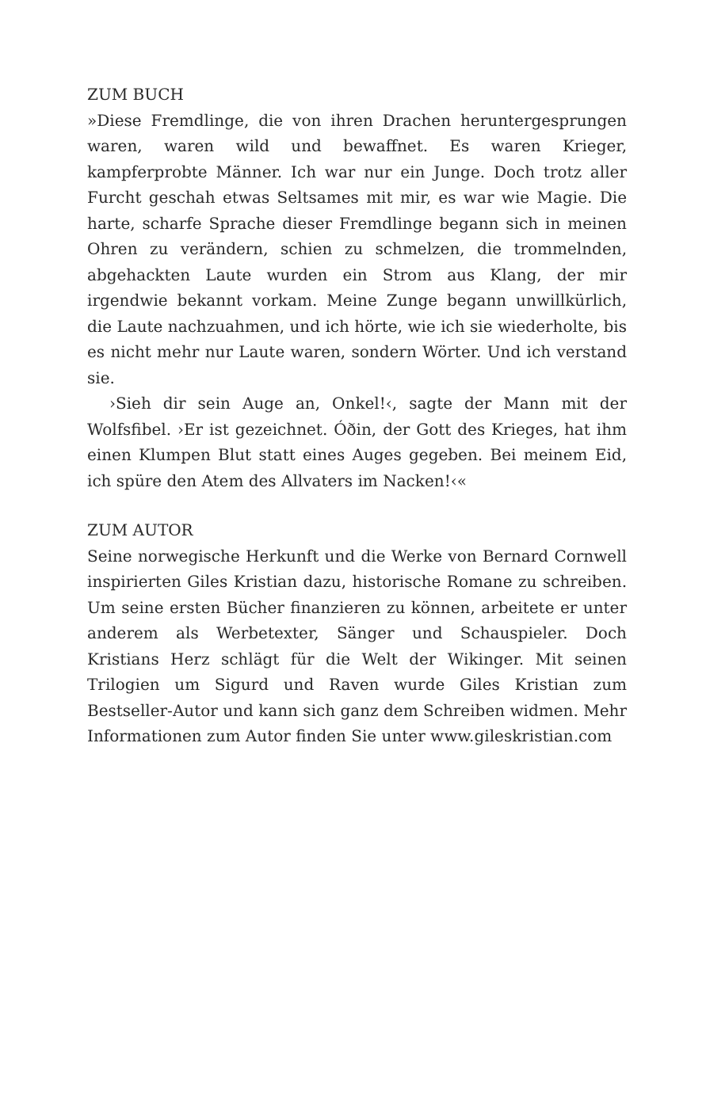ZUM BUCH
»Diese Fremdlinge, die von ihren Drachen heruntergesprungen waren, waren wild und bewaffnet. Es waren Krieger, kampferprobte Männer. Ich war nur ein Junge. Doch trotz aller Furcht geschah etwas Seltsames mit mir, es war wie Magie. Die harte, scharfe Sprache dieser Fremdlinge begann sich in meinen Ohren zu verändern, schien zu schmelzen, die trommelnden, abgehackten Laute wurden ein Strom aus Klang, der mir irgendwie bekannt vorkam. Meine Zunge begann unwillkürlich, die Laute nachzuahmen, und ich hörte, wie ich sie wiederholte, bis es nicht mehr nur Laute waren, sondern Wörter. Und ich verstand sie.
›Sieh dir sein Auge an, Onkel!‹, sagte der Mann mit der Wolfsfibel. ›Er ist gezeichnet. Óðin, der Gott des Krieges, hat ihm einen Klumpen Blut statt eines Auges gegeben. Bei meinem Eid, ich spüre den Atem des Allvaters im Nacken!‹«
ZUM AUTOR
Seine norwegische Herkunft und die Werke von Bernard Cornwell inspirierten Giles Kristian dazu, historische Romane zu schreiben. Um seine ersten Bücher finanzieren zu können, arbeitete er unter anderem als Werbetexter, Sänger und Schauspieler. Doch Kristians Herz schlägt für die Welt der Wikinger. Mit seinen Trilogien um Sigurd und Raven wurde Giles Kristian zum Bestseller-Autor und kann sich ganz dem Schreiben widmen. Mehr Informationen zum Autor finden Sie unter www.gileskristian.com